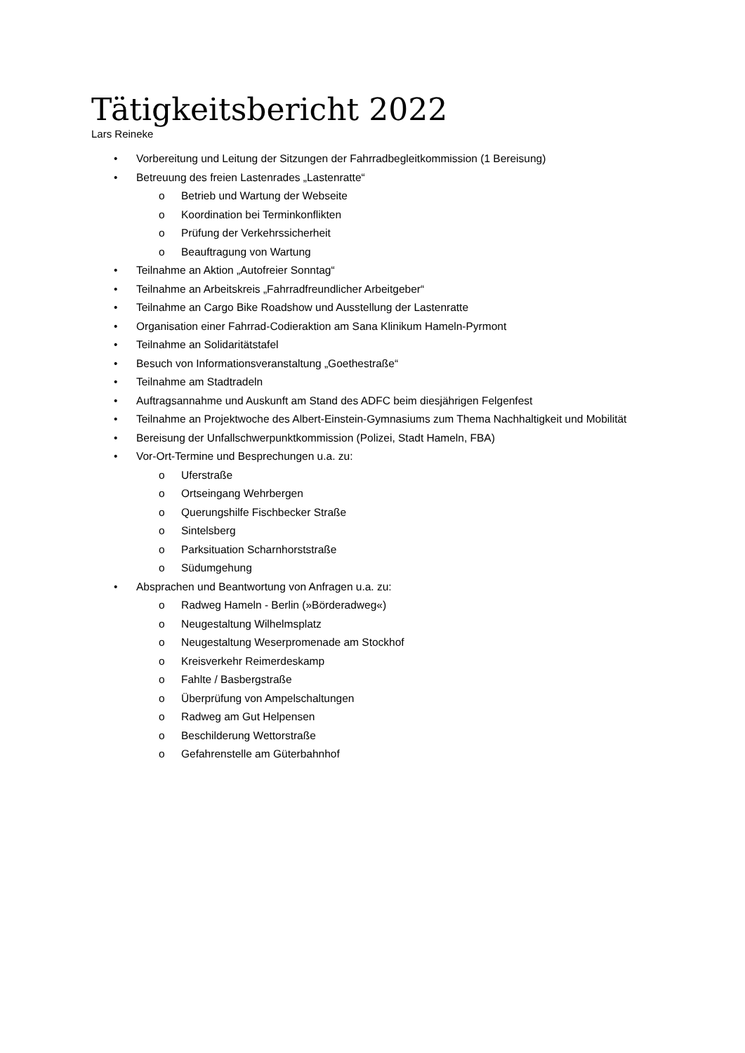Tätigkeitsbericht 2022
Lars Reineke
• Vorbereitung und Leitung der Sitzungen der Fahrradbegleitkommission (1 Bereisung)
• Betreuung des freien Lastenrades „Lastenratte“
o Betrieb und Wartung der Webseite
o Koordination bei Terminkonflikten
o Prüfung der Verkehrssicherheit
o Beauftragung von Wartung
• Teilnahme an Aktion „Autofreier Sonntag“
• Teilnahme an Arbeitskreis „Fahrradfreundlicher Arbeitgeber“
• Teilnahme an Cargo Bike Roadshow und Ausstellung der Lastenratte
• Organisation einer Fahrrad-Codieraktion am Sana Klinikum Hameln-Pyrmont
• Teilnahme an Solidaritätstafel
• Besuch von Informationsveranstaltung „Goethestraße“
• Teilnahme am Stadtradeln
• Auftragsannahme und Auskunft am Stand des ADFC beim diesjährigen Felgenfest
• Teilnahme an Projektwoche des Albert-Einstein-Gymnasiums zum Thema Nachhaltigkeit und Mobilität
• Bereisung der Unfallschwerpunktkommission (Polizei, Stadt Hameln, FBA)
• Vor-Ort-Termine und Besprechungen u.a. zu:
o Uferstraße
o Ortseingang Wehrbergen
o Querungshilfe Fischbecker Straße
o Sintelsberg
o Parksituation Scharnhorststraße
o Südumgehung
• Absprachen und Beantwortung von Anfragen u.a. zu:
o Radweg Hameln - Berlin (»Börderadweg«)
o Neugestaltung Wilhelmsplatz
o Neugestaltung Weserpromenade am Stockhof
o Kreisverkehr Reimerdeskamp
o Fahlte / Basbergstraße
o Überprüfung von Ampelschaltungen
o Radweg am Gut Helpensen
o Beschilderung Wettorstraße
o Gefahrenstelle am Güterbahnhof